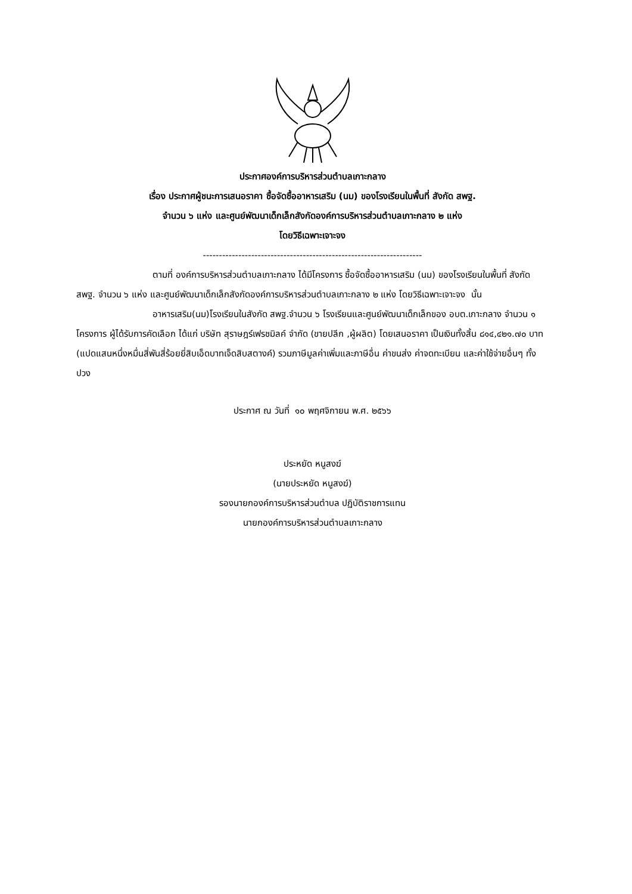ประกาศองค์การบริหารส่วนตำบลเกาะกลาง
เรื่อง ประกาศผู้ชนะการเสนอราคา ซื้อจัดซื้ออาหารเสริม (นม) ของโรงเรียนในพื้นที่ สังกัด สพฐ.
จำนวน ๖ แห่ง และศูนย์พัฒนาเด็กเล็กสังกัดองค์การบริหารส่วนตำบลเกาะกลาง ๒ แห่ง
โดยวิธีเฉพาะเจาะจง
--------------------------------------------------------------------
ตามที่ องค์การบริหารส่วนตำบลเกาะกลาง ได้มีโครงการ ซื้อจัดซื้ออาหารเสริม (นม) ของโรงเรียนในพื้นที่ สังกัด สพฐ. จำนวน ๖ แห่ง และศูนย์พัฒนาเด็กเล็กสังกัดองค์การบริหารส่วนตำบลเกาะกลาง ๒ แห่ง โดยวิธีเฉพาะเจาะจง นั้น
อาหารเสริม(นม)โรงเรียนในสังกัด สพฐ.จำนวน ๖ โรงเรียนและศูนย์พัฒนาเด็กเล็กของ อบต.เกาะกลาง จำนวน ๑ โครงการ ผู้ได้รับการคัดเลือก ได้แก่ บริษัท สุราษฎร์เฟรชมิลค์ จำกัด (ขายปลีก ,ผู้ผลิต) โดยเสนอราคา เป็นเงินทั้งสิ้น ๘๑๔,๔๒๑.๗๐ บาท (แปดแสนหนึ่งหมื่นสี่พันสี่ร้อยยี่สิบเอ็ดบาทเจ็ดสิบสตางค์) รวมภาษีมูลค่าเพิ่มและภาษีอื่น ค่าขนส่ง ค่าจดทะเบียน และค่าใช้จ่ายอื่นๆ ทั้งปวง
ประกาศ ณ วันที่ ๑๐ พฤศจิกายน พ.ศ. ๒๕๖๖
ประหยัด หนูสงฆ์
(นายประหยัด หนูสงฆ์)
รองนายกองค์การบริหารส่วนตำบล ปฏิบัติราชการแทน
นายกองค์การบริหารส่วนตำบลเกาะกลาง